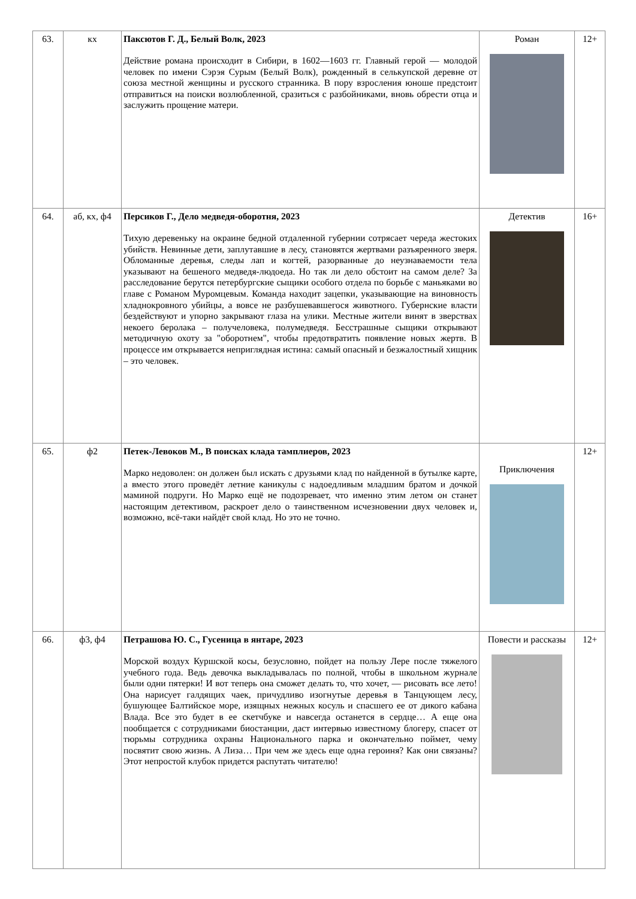| 63. | кх | Паксютов Г. Д., Белый Волк, 2023 Действие романа происходит в Сибири, в 1602—1603 гг. Главный герой — молодой человек по имени Сэрэя Сурым (Белый Волк), рожденный в селькупской деревне от союза местной женщины и русского странника. В пору взросления юноше предстоит отправиться на поиски возлюбленной, сразиться с разбойниками, вновь обрести отца и заслужить прощение матери. | Роман | 12+ |
| 64. | аб, кх, ф4 | Персиков Г., Дело медведя-оборотня, 2023 Тихую деревеньку на окраине бедной отдаленной губернии сотрясает череда жестоких убийств. Невинные дети, заплутавшие в лесу, становятся жертвами разъяренного зверя. Обломанные деревья, следы лап и когтей, разорванные до неузнаваемости тела указывают на бешеного медведя-людоеда. Но так ли дело обстоит на самом деле? За расследование берутся петербургские сыщики особого отдела по борьбе с маньяками во главе с Романом Муромцевым. Команда находит зацепки, указывающие на виновность хладнокровного убийцы, а вовсе не разбушевавшегося животного. Губернские власти бездействуют и упорно закрывают глаза на улики. Местные жители винят в зверствах некоего беролака – получеловека, полумедведя. Бесстрашные сыщики открывают методичную охоту за "оборотнем", чтобы предотвратить появление новых жертв. В процессе им открывается неприглядная истина: самый опасный и безжалостный хищник – это человек. | Детектив | 16+ |
| 65. | ф2 | Петек-Левоков М., В поисках клада тамплиеров, 2023 Марко недоволен: он должен был искать с друзьями клад по найденной в бутылке карте, а вместо этого проведёт летние каникулы с надоедливым младшим братом и дочкой маминой подруги. Но Марко ещё не подозревает, что именно этим летом он станет настоящим детективом, раскроет дело о таинственном исчезновении двух человек и, возможно, всё-таки найдёт свой клад. Но это не точно. | Приключения | 12+ |
| 66. | ф3, ф4 | Петрашова Ю. С., Гусеница в янтаре, 2023 Морской воздух Куршской косы, безусловно, пойдет на пользу Лере после тяжелого учебного года. Ведь девочка выкладывалась по полной, чтобы в школьном журнале были одни пятерки! И вот теперь она сможет делать то, что хочет, — рисовать все лето! Она нарисует галдящих чаек, причудливо изогнутые деревья в Танцующем лесу, бушующее Балтийское море, изящных нежных косуль и спасшего ее от дикого кабана Влада. Все это будет в ее скетчбуке и навсегда останется в сердце… А еще она пообщается с сотрудниками биостанции, даст интервью известному блогеру, спасет от тюрьмы сотрудника охраны Национального парка и окончательно поймет, чему посвятит свою жизнь. А Лиза… При чем же здесь еще одна героиня? Как они связаны? Этот непростой клубок придется распутать читателю! | Повести и рассказы | 12+ |